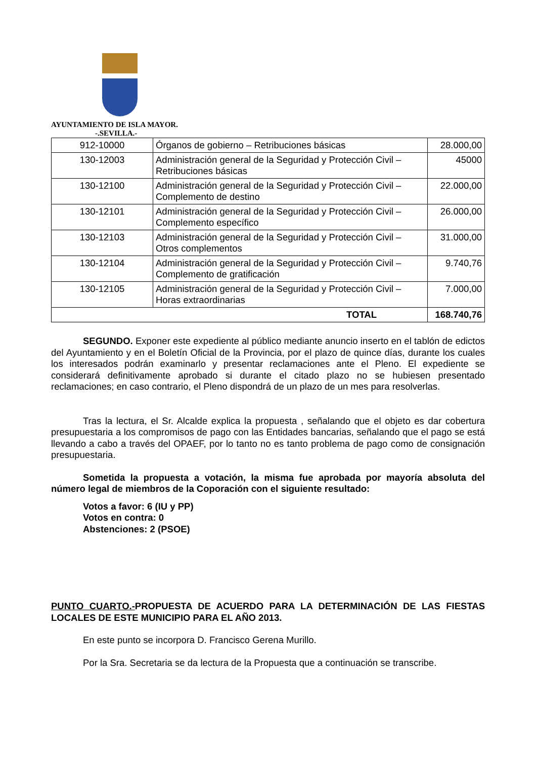AYUNTAMIENTO DE ISLA MAYOR.
-.SEVILLA.-
| 912-10000 | Órganos de gobierno – Retribuciones básicas | 28.000,00 |
| 130-12003 | Administración general de la Seguridad y Protección Civil – Retribuciones básicas | 45000 |
| 130-12100 | Administración general de la Seguridad y Protección Civil – Complemento de destino | 22.000,00 |
| 130-12101 | Administración general de la Seguridad y Protección Civil – Complemento específico | 26.000,00 |
| 130-12103 | Administración general de la Seguridad y Protección Civil – Otros complementos | 31.000,00 |
| 130-12104 | Administración general de la Seguridad y Protección Civil – Complemento de gratificación | 9.740,76 |
| 130-12105 | Administración general de la Seguridad y Protección Civil – Horas extraordinarias | 7.000,00 |
| TOTAL | | 168.740,76 |
SEGUNDO. Exponer este expediente al público mediante anuncio inserto en el tablón de edictos del Ayuntamiento y en el Boletín Oficial de la Provincia, por el plazo de quince días, durante los cuales los interesados podrán examinarlo y presentar reclamaciones ante el Pleno. El expediente se considerará definitivamente aprobado si durante el citado plazo no se hubiesen presentado reclamaciones; en caso contrario, el Pleno dispondrá de un plazo de un mes para resolverlas.
Tras la lectura, el Sr. Alcalde explica la propuesta , señalando que el objeto es dar cobertura presupuestaria a los compromisos de pago con las Entidades bancarias, señalando que el pago se está llevando a cabo a través del OPAEF, por lo tanto no es tanto problema de pago como de consignación presupuestaria.
Sometida la propuesta a votación, la misma fue aprobada por mayoría absoluta del número legal de miembros de la Coporación con el siguiente resultado:
Votos a favor: 6 (IU y PP)
Votos en contra: 0
Abstenciones: 2 (PSOE)
PUNTO CUARTO.-PROPUESTA DE ACUERDO PARA LA DETERMINACIÓN DE LAS FIESTAS LOCALES DE ESTE MUNICIPIO PARA EL AÑO 2013.
En este punto se incorpora D. Francisco Gerena Murillo.
Por la Sra. Secretaria se da lectura de la Propuesta que a continuación se transcribe.